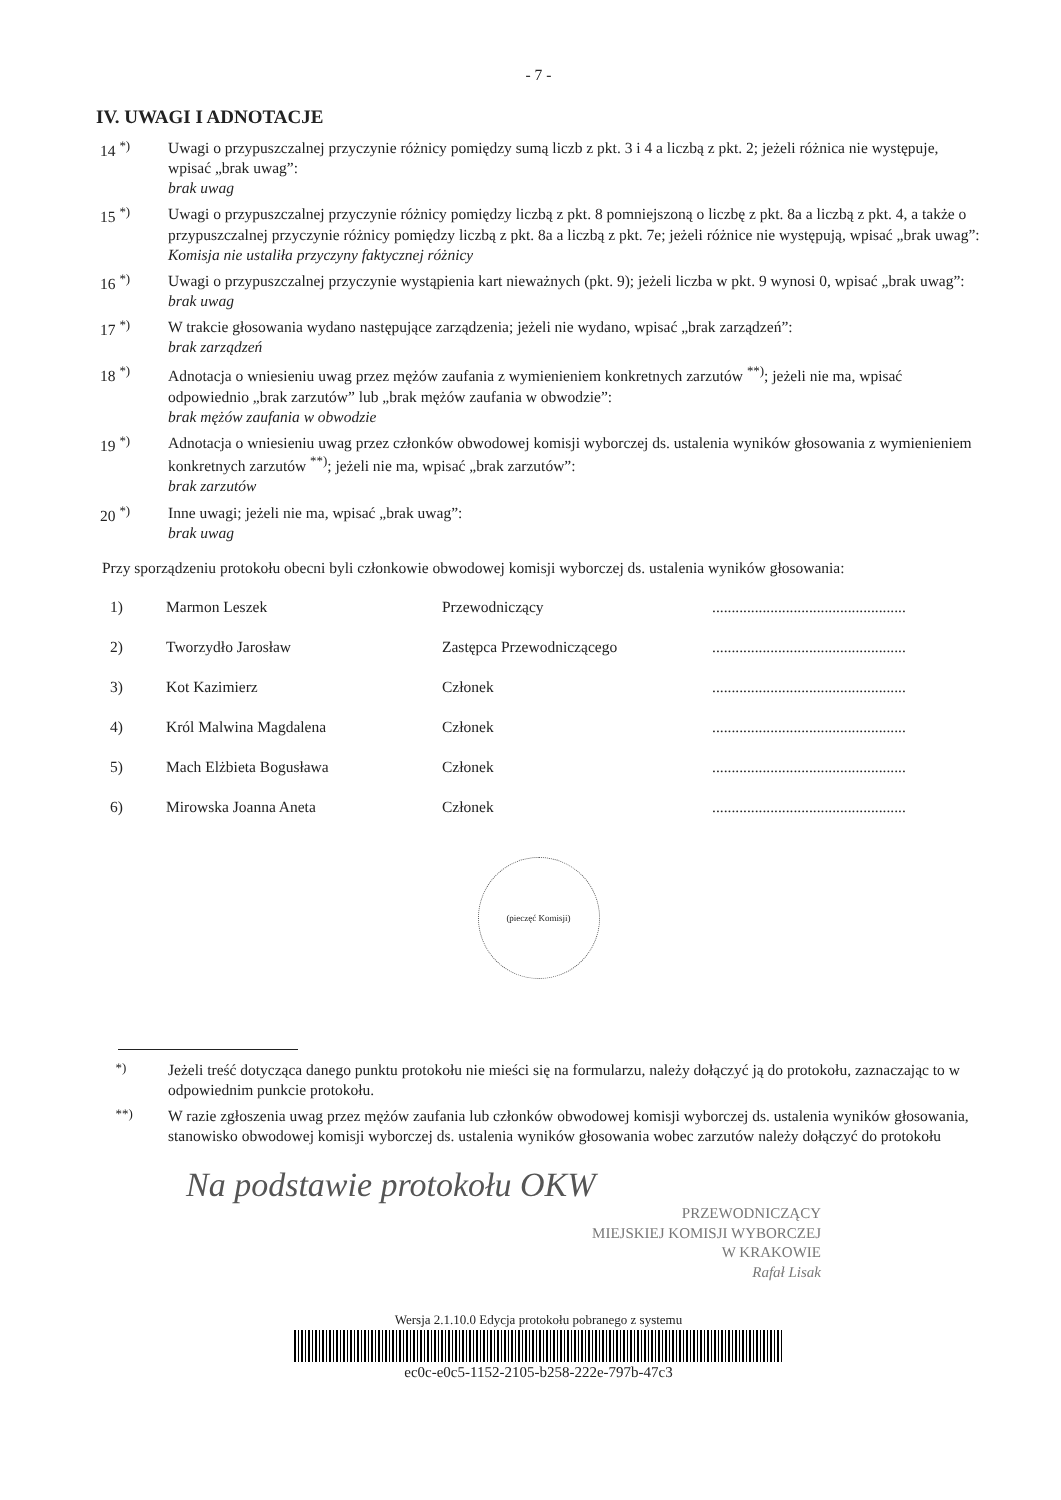- 7 -
IV. UWAGI I ADNOTACJE
14 <sup>*)</sup> Uwagi o przypuszczalnej przyczynie różnicy pomiędzy sumą liczb z pkt. 3 i 4 a liczbą z pkt. 2; jeżeli różnica nie występuje, wpisać „brak uwag”:
brak uwag
15 <sup>*)</sup> Uwagi o przypuszczalnej przyczynie różnicy pomiędzy liczbą z pkt. 8 pomniejszoną o liczbę z pkt. 8a a liczbą z pkt. 4, a także o przypuszczalnej przyczynie różnicy pomiędzy liczbą z pkt. 8a a liczbą z pkt. 7e; jeżeli różnice nie występują, wpisać „brak uwag”:
Komisja nie ustaliła przyczyny faktycznej różnicy
16 <sup>*)</sup> Uwagi o przypuszczalnej przyczynie wystąpienia kart nieważnych (pkt. 9); jeżeli liczba w pkt. 9 wynosi 0, wpisać „brak uwag”:
brak uwag
17 <sup>*)</sup> W trakcie głosowania wydano następujące zarządzenia; jeżeli nie wydano, wpisać „brak zarządzeń”:
brak zarządzeń
18 <sup>*)</sup> Adnotacja o wniesieniu uwag przez mężów zaufania z wymienieniem konkretnych zarzutów <sup>**)</sup>; jeżeli nie ma, wpisać odpowiednio „brak zarzutów” lub „brak mężów zaufania w obwodzie”:
brak mężów zaufania w obwodzie
19 <sup>*)</sup> Adnotacja o wniesieniu uwag przez członków obwodowej komisji wyborczej ds. ustalenia wyników głosowania z wymienieniem konkretnych zarzutów <sup>**)</sup>; jeżeli nie ma, wpisać „brak zarzutów”:
brak zarzutów
20 <sup>*)</sup> Inne uwagi; jeżeli nie ma, wpisać „brak uwag”:
brak uwag
Przy sporządzeniu protokołu obecni byli członkowie obwodowej komisji wyborczej ds. ustalenia wyników głosowania:
| 1) | Marmon Leszek | Przewodniczący | .................................................. |
| 2) | Tworzydło Jarosław | Zastępca Przewodniczącego | .................................................. |
| 3) | Kot Kazimierz | Członek | .................................................. |
| 4) | Król Malwina Magdalena | Członek | .................................................. |
| 5) | Mach Elżbieta Bogusława | Członek | .................................................. |
| 6) | Mirowska Joanna Aneta | Członek | .................................................. |
(pieczęć Komisji)
<sup>*)</sup> Jeżeli treść dotycząca danego punktu protokołu nie mieści się na formularzu, należy dołączyć ją do protokołu, zaznaczając to w odpowiednim punkcie protokołu.
<sup>**)</sup> W razie zgłoszenia uwag przez mężów zaufania lub członków obwodowej komisji wyborczej ds. ustalenia wyników głosowania, stanowisko obwodowej komisji wyborczej ds. ustalenia wyników głosowania wobec zarzutów należy dołączyć do protokołu
Na podstawie protokołu OKW
PRZEWODNICZĄCY
MIEJSKIEJ KOMISJI WYBORCZEJ
W KRAKOWIE
Rafał Lisak
Wersja 2.1.10.0 Edycja protokołu pobranego z systemu
ec0c-e0c5-1152-2105-b258-222e-797b-47c3